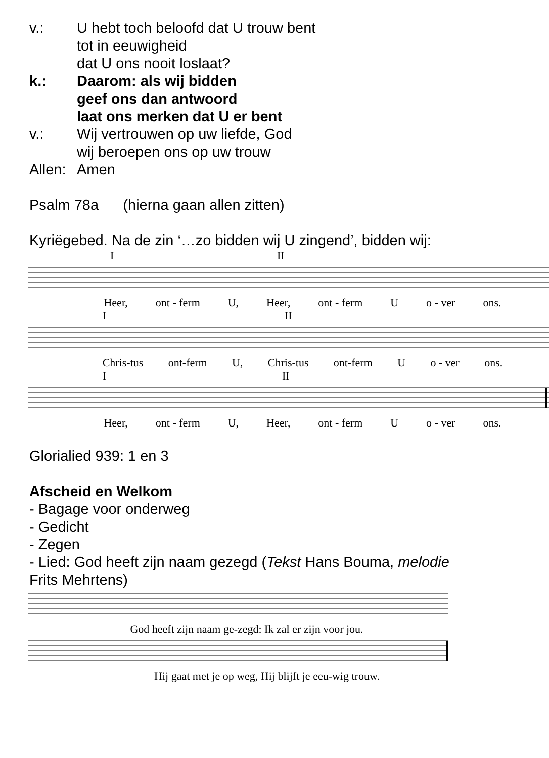v.: U hebt toch beloofd dat U trouw bent
tot in eeuwigheid
dat U ons nooit loslaat?
k.: Daarom: als wij bidden
geef ons dan antwoord
laat ons merken dat U er bent
v.: Wij vertrouwen op uw liefde, God
wij beroepen ons op uw trouw
Allen:
Amen
Psalm 78a (hierna gaan allen zitten)
Kyriëgebed. Na de zin ‘…zo bidden wij U zingend’, bidden wij:
I II
Heer, ont - ferm U, Heer, ont - ferm U o - ver ons.
I II
Chris-tus ont-ferm U, Chris-tus ont-ferm U o - ver ons.
I II
Heer, ont - ferm U, Heer, ont - ferm U o - ver ons.
Glorialied 939: 1 en 3
Afscheid en Welkom
- Bagage voor onderweg
- Gedicht
- Zegen
- Lied: God heeft zijn naam gezegd (Tekst Hans Bouma, melodie
Frits Mehrtens)
God heeft zijn naam ge-zegd: Ik zal er zijn voor jou.
Hij gaat met je op weg, Hij blijft je eeu-wig trouw.